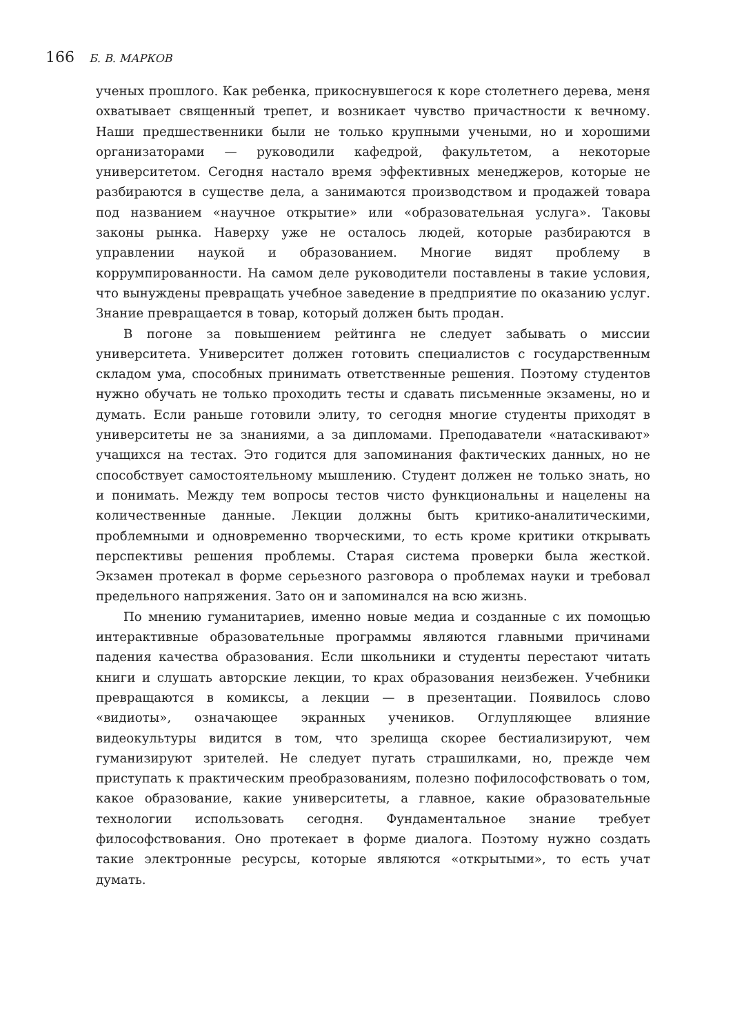166 Б. В. МАРКОВ
ученых прошлого. Как ребенка, прикоснувшегося к коре столетнего дерева, меня охватывает священный трепет, и возникает чувство причастности к вечному. Наши предшественники были не только крупными учеными, но и хорошими организаторами — руководили кафедрой, факультетом, а некоторые университетом. Сегодня настало время эффективных менеджеров, которые не разбираются в существе дела, а занимаются производством и продажей товара под названием «научное открытие» или «образовательная услуга». Таковы законы рынка. Наверху уже не осталось людей, которые разбираются в управлении наукой и образованием. Многие видят проблему в коррумпированности. На самом деле руководители поставлены в такие условия, что вынуждены превращать учебное заведение в предприятие по оказанию услуг. Знание превращается в товар, который должен быть продан.
В погоне за повышением рейтинга не следует забывать о миссии университета. Университет должен готовить специалистов с государственным складом ума, способных принимать ответственные решения. Поэтому студентов нужно обучать не только проходить тесты и сдавать письменные экзамены, но и думать. Если раньше готовили элиту, то сегодня многие студенты приходят в университеты не за знаниями, а за дипломами. Преподаватели «натаскивают» учащихся на тестах. Это годится для запоминания фактических данных, но не способствует самостоятельному мышлению. Студент должен не только знать, но и понимать. Между тем вопросы тестов чисто функциональны и нацелены на количественные данные. Лекции должны быть критико-аналитическими, проблемными и одновременно творческими, то есть кроме критики открывать перспективы решения проблемы. Старая система проверки была жесткой. Экзамен протекал в форме серьезного разговора о проблемах науки и требовал предельного напряжения. Зато он и запоминался на всю жизнь.
По мнению гуманитариев, именно новые медиа и созданные с их помощью интерактивные образовательные программы являются главными причинами падения качества образования. Если школьники и студенты перестают читать книги и слушать авторские лекции, то крах образования неизбежен. Учебники превращаются в комиксы, а лекции — в презентации. Появилось слово «видиоты», означающее экранных учеников. Оглупляющее влияние видеокультуры видится в том, что зрелища скорее бестиализируют, чем гуманизируют зрителей. Не следует пугать страшилками, но, прежде чем приступать к практическим преобразованиям, полезно пофилософствовать о том, какое образование, какие университеты, а главное, какие образовательные технологии использовать сегодня. Фундаментальное знание требует философствования. Оно протекает в форме диалога. Поэтому нужно создать такие электронные ресурсы, которые являются «открытыми», то есть учат думать.